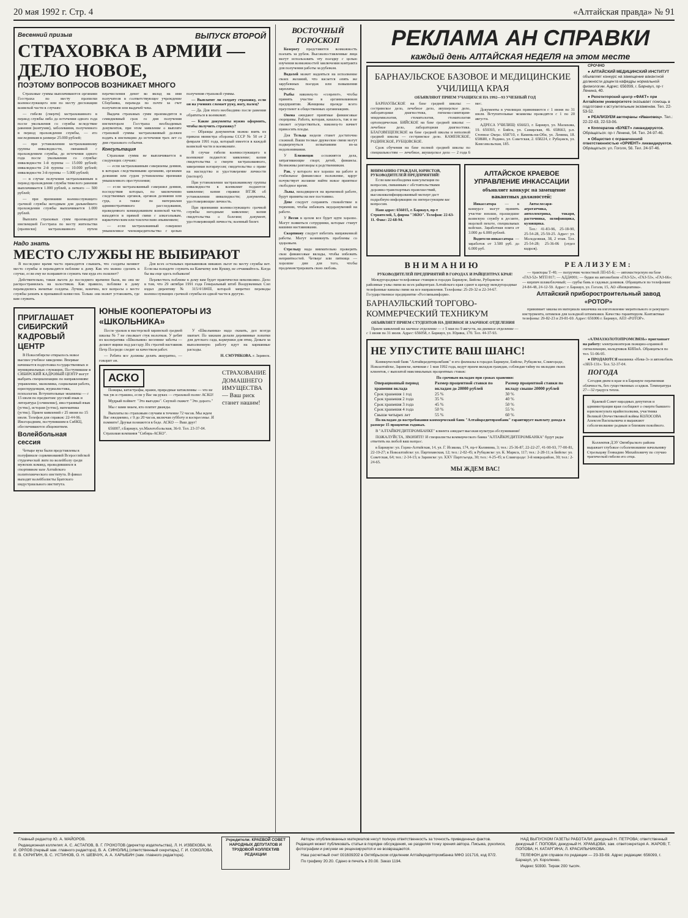20 мая 1992 г. Стр. 4 «Алтайская правда» № 91
Весенний призыв ВЫПУСК ВТОРОЙ
СТРАХОВКА В АРМИИ — ДЕЛО НОВОЕ,
ПОЭТОМУ ВОПРОСОВ ВОЗНИКАЕТ МНОГО
Страховые суммы выплачиваются органами Госстраха по месту прописки военнослужащего или по месту дислокации воинской части в случаях:
— гибели (смерти) застрахованного в период службы либо до истечения одного года после увольнения со службы вследствие ранения (контузии), заболевания, полученного в период прохождения службы, — его наследникам в размере 25.000 рублей;
— при установлении застрахованному группы инвалидности, связанной с прохождением службы, до истечения одного года после увольнения со службы: инвалидности 1-й группы — 15.000 рублей; инвалидности 2-й группы — 10.000 рублей; инвалидности 3-й группы — 5.000 рублей;
— в случае получения застрахованным в период прохождения службы тяжелого ранения выплачивается 1.000 рублей, а легкого — 500 рублей;
— при признании военнослужащего срочной службы негодным для дальнейшего прохождения службы выплачивается 1.000 рублей.
Выплата страховых сумм производится инспекцией Госстраха по месту жительства (прописки) застрахованного путем перечисления денег во вклад на имя получателя в соответствующее учреждение Сбербанка, перевода по почте за счет получателя или выдачей чека.
Выдача страховых сумм производится в семидневный срок со дня получения инспектором Госстраха необходимых документов, при этом заявление о выплате страховой суммы застрахованный должен подать в инспекцию до истечения трех лет со дня страхового события.
Консультация
Страховая сумма не выплачивается в следующих случаях:
— если застрахованным совершены деяния, в которых следственными органами, органами дознания или судом установлены признаки умышленного преступления;
— если застрахованный совершил деяния, последствия которых, по заключению следственных органов, органов дознания или суда, а также по материалам административного расследования, проведенного командованием воинской части, находятся в прямой связи с алкогольным, наркотическим или токсическим опьянением;
— если застрахованный совершил умышленное членовредительство с целью получения страховой суммы.
— Выплатят ли солдату страховку, если он на учениях сломает руку, ногу, палец?
— Да. Для этого необходимо после ранения обратиться в военкомат.
— Какие документы нужно оформить, чтобы получить страховку?
— Образцы документов можно взять из приказа министра обороны СССР № 50 от 2 февраля 1991 года, который имеется в каждой воинской части и военкомате.
В случае гибели военнослужащего в военкомат подаются: заявление; копия свидетельства о смерти застрахованного, заверенная нотариусом; свидетельство о праве на наследство и удостоверение личности (паспорт).
При установлении застрахованному группы инвалидности в военкомат подаются: заявление; копия справки ВТЭК об установлении инвалидности; документы, удостоверяющие личность.
При признании военнослужащего срочной службы негодным: заявление; копия свидетельства о болезни; документ, удостоверяющий личность; военный билет.
Надо знать
МЕСТО СЛУЖБЫ НЕ ВЫБИРАЮТ
В последнее время часто приходится слышать, что солдаты меняют место службы и переводятся поближе к дому. Как это можно сделать в случае, если ему не понравится служить там куда его пошлют?
Действительно, такая льгота до последнего времени была, но она не распространялась на холостяков. Как правило, поближе к дому переводились женатые солдаты. Лучше, конечно, все вопросы о месте службы решать в призывной комиссии. Только она может установить, где вам служить.
Для всех остальных призывников никаких льгот по месту службы нет. Если вы попадете служить на Камчатку или Кушку, не отчаивайтесь. Когда бы вы еще здесь побывали!
Перевестись поближе к дому вам будет практически невозможно. Дело в том, что 29 октября 1991 года Генеральный штаб Вооруженных Сил издал директиву № 315/4/184III, которой запретил переводы военнослужащих срочной службы из одной части в другую.
ПРИГЛАШАЕТ СИБИРСКИЙ КАДРОВЫЙ ЦЕНТР
В Новосибирске открылось новое высшее учебное заведение. Впервые начинается подготовка государственных и муниципальных служащих. Поступившие в СИБИРСКИЙ КАДРОВЫЙ ЦЕНТР могут выбрать специализацию по направлениям: управление, экономика, социальная работа, юриспруденция, журналистика, психология. Вступительные экзамены — с 15 июля по предметам: русский язык и литература (сочинение), иностранный язык (устно), история (устно), математика (устно). Прием заявлений с 25 июня по 15 июля. Телефон для справок: 22-44-96. Иногородним, поступившим в СибКЦ, обеспечиваются общежитием.
Волейбольная сессия
Четыре вуза были представлены в полуфинале сорвевнований Всероссийской студенческой лиги по волейболу среди мужских команд, проводившихся в спортивном зале Алтайского политехнического института. В финал выходят волейболисты Братского индустриального института.
ЮНЫЕ КООПЕРАТОРЫ ИЗ «ШКОЛЬНИКА»
После уроков в мастерской заринской средней школы № 7 не смолкает стук молотков. У ребят из кооператива «Школьник» весенние заботы — делают ящики под рассаду. Их строгий наставник Петр Посреди следит за качеством работ.
— Ребята все должны делать аккуратно, — говорит он.
У «Школьника» надо сказать, дел всегда хватает. По заказам делали деревянные лопатки для детского сада, кормушки для птиц. Деньги за выполненную работу идут на карманные расходы.
Н. СМУРЯКОВА. г. Заринск.
АСКО
Пожары, катастрофы, кражи, природные катаклизмы — это не так уж и страшно, если у Вас на руках — страховой полис АСКО!
Мудрый поймет: "Это выгодно". Скупой скажет: "Это дорого."
Мы с вами знаем, кто платит дважды.
Выплаты по страховым случаям в течение 72 часов. Мы ждем Вас ежедневно, с 9 до 20 часов, включая субботу и воскресенье. И помните! Друзья познаются в беде. АСКО — Ваш друг!
656007, г.Барнаул, ул.Малотобольская, 36-9. Тел. 23-37-04. Страховая компания "Сибирь-АСКО".
СТРАХОВАНИЕ ДОМАШНЕГО ИМУЩЕСТВА — Ваш риск станет нашим!
ВОСТОЧНЫЙ ГОРОСКОП
Козерогу представится возможность поехать за рубеж. Высокопоставленные лица могут использовать эту поездку с целью изучения возможностей заключения контракта для получения работы за рубежом.
Водолей может надеяться на исполнение своих желаний, что касается опять же зарубежных поездок или повышения зарплаты.
Рыбы наконец-то «созреют», чтобы принять участие в организованном предприятии. Женщины прежде всего преуспеют в общественных организациях.
Овена ожидают приятные финансовые сюрпризы. Работа, которая, казалось, так и не сможет осуществиться, наконец-то начнет приносить плоды.
Для Тельца неделя станет достаточно сложной. Ваши тесные дружеские связи могут подвергнуться испытаниям из-за недопонимания.
У Близнецов осложнятся дела, затрагивающие спорт, детей, финансы. Возможны разговоры к родственникам.
Рак, у которого все хорошо на работе и стабильное финансовое положение, вдруг почувствует желание найти новое приятное свободное время.
Львы, находящиеся на временной работе, будут приняты на нее постоянно.
Деве следует сохранять спокойствие в терпении, чтобы избежать недоразумений на работе.
У Весов в целом все будет идти хорошо. Могут появиться сотрудники, которые станут вашими наставниками.
Скорпиону следует избегать напряженной работы. Могут возникнуть проблемы со здоровьем.
Стрельцу надо внимательно проверить свои финансовые вклады, чтобы избежать неприятностей. Четверг или пятница — хорошие дни для того, чтобы продемонстрировать свою любовь.
РЕКЛАМА АН СПРАВКИ
каждый день АЛТАЙСКАЯ НЕДЕЛЯ на этом месте
БАРНАУЛЬСКОЕ БАЗОВОЕ И МЕДИЦИНСКИЕ УЧИЛИЩА КРАЯ
ОБЪЯВЛЯЮТ ПРИЕМ УЧАЩИХСЯ НА 1992—93 УЧЕБНЫЙ ГОД
БАРНАУЛЬСКОЕ на базе средней школы: — сестринское дело, лечебное дело, акушерское дело, лабораторная диагностика, гигиена-санитария-эпидемиология, стоматология, стоматология ортопедическая. БИЙСКОЕ на базе средней школы: — лечебное дело, лабораторная диагностика. БЛАГОВЕЩЕНСКОЕ на базе средней школы и неполной средней школы — сестринское дело. КАМЕНСКОЕ, РОДИНСКОЕ, РУБЦОВСКОЕ.
Срок обучения на базе полной средней школы по специальностям — лечебное, акушерское дело — 2 года 6 мес.
Документы в училищах принимаются с 1 июня по 31 июля. Вступительные экзамены проводятся с 1 по 20 августа.
АДРЕСА УЧИЛИЩ: 656023, г. Барнаул, ул. Малахова, 19. 659393, г. Бийск, ул. Самарская, 46. 658663, р.п. Степное Озеро. 658710, г. Камень-на-Оби, ул. Ленина, 18. 658680, г. Родино, ул. Советская, 2. 658224, г. Рубцовск, ул. Комсомольская, 185.
ВНИМАНИЮ ГРАЖДАН, ЮРИСТОВ, РУКОВОДИТЕЛЕЙ ПРЕДПРИЯТИЙ!
Если вам необходима консультация по вопросам, связанным с обстоятельствами дорожно-транспортных происшествий, высококвалифицированный эксперт даст подробную информацию по интересующим вас вопросам.
Наш адрес: 656015, г. Барнаул, пр-т Строителей, 5, фирма "ЭКЮ". Телефон: 22-63-11. Факс: 22-68-94.
АЛТАЙСКОЕ КРАЕВОЕ УПРАВЛЕНИЕ ИНКАССАЦИИ
объявляет конкурс на замещение вакантных должностей:
Инкассатора — в конкурсе могут принять участие юноши, прошедшие воинскую службу в десанте, морской пехоте, специальных войсках. Заработная плата от 3.000 до 6.000 рублей.
Водителя-инкассатора — заработок от 3.500 руб. до 6.000 руб.
Автослесаря-агрегатчика, автоэлектрика, токаря, расточника, шлифовщика, кузовщика.
Тел.: 41-83-96, 25-18-90, 25-54-28, 25-59-25. Адрес: ул. Молодежная, 38, 2 этаж. Тел. 25-54-28; 25-36-06 (отдел кадров).
СРОЧНО
● АЛТАЙСКИЙ МЕДИЦИНСКИЙ ИНСТИТУТ объявляет конкурс на замещение вакантной должности доцента кафедры нормальной физиологии. Адрес: 656099, г. Барнаул, пр-т Ленина, 40.
● Репетиторский центр «ФАКТ» при Алтайском университете оказывает помощь в подготовке к вступительным экзаменам. Тел. 22-53-52.
● РЕАЛИЗУЕМ автокраны «Ивановец». Тел.: 22-22-63, 22-53-06.
● Кооператив «БУКЕТ» ликвидируется. Обращаться: пр-т Ленина, 54. Тел. 24-97-46.
● Общество с ограниченной ответственностью «ОРИЕНТ» ликвидируется. Обращаться: ул. Гоголя, 56. Тел. 24-97-46.
ВНИМАНИЮ
РУКОВОДИТЕЛЕЙ ПРЕДПРИЯТИЙ В ГОРОДАХ И РАЙЦЕНТРАХ КРАЯ!
Междугородные телефонные станции в городах Барнауле, Бийске, Рубцовске и районные узлы связи во всех райцентрах Алтайского края сдают в аренду междугородные телефонные каналы связи на все направления. Телефоны: 25-29-32 и 22-34-67. Государственное предприятие «Россвязьинформ».
БАРНАУЛЬСКИЙ ТОРГОВО-КОММЕРЧЕСКИЙ ТЕХНИКУМ
ОБЪЯВЛЯЕТ ПРИЕМ СТУДЕНТОВ НА ДНЕВНОЕ И ЗАОЧНОЕ ОТДЕЛЕНИЯ
Прием заявлений на заочное отделение — с 5 мая по 9 августа, на дневное отделение — с 1 июня по 31 июля. Адрес: 656058, г. Барнаул, ул. Юрина, 170. Тел. 44-37-93.
РЕАЛИЗУЕМ:
— тракторы Т-40; — погрузчик челюстной ЛП-65-Б; — автомастерскую на базе «ГАЗ-52» МТП 817; — АДД4001; — будки на автомобили «ГАЗ-52», «ГАЗ-53», «ГАЗ-66»; — кирпич шлакоблочный; — срубы бань и садовых домиков. Обращаться по телефонам: 24-84-48, 24-12-59. Адрес: г. Барнаул, ул. Гоголя, 15, АО «Инициатива».
Алтайский приборостроительный завод «РОТОР»
принимает заказы из материала заказчика на изготовление мерительного и режущего инструмента, штампов для холодной штамповки. Качество гарантируем. Контактные телефоны: 29-82-23 и 29-81-69. Адрес: 656906 г. Барнаул, АПЗ «РОТОР».
НЕ УПУСТИТЕ ВАШ ШАНС!
Коммерческий банк "Алтайкредитпромбанк" и его филиалы в городах Барнауле, Бийске, Рубцовске, Славгороде, Новоалтайске, Заринске, начиная с 1 мая 1992 года, ведут прием вкладов граждан, соблюдая тайну по вкладам своих клиентов, с выплатой максимальных процентных ставок:
По срочным вкладам при сроках хранения:
| Операционный период хранения вклада | Размер процентной ставки по вкладам до 20000 рублей | Размер процентной ставки по вкладу свыше 20000 рублей |
| --- | --- | --- |
| Срок хранения 1 год | 25 % | 30 % |
| Срок хранения 2 года | 35 % | 40 % |
| Срок хранения 3 года | 45 % | 50 % |
| Срок хранения 4 года | 50 % | 55 % |
| Свыше четырех лет | 55 % | 60 % |
По вкладам до востребования коммерческий банк "Алтайкредитпромбанк" гарантирует выплату дохода в размере 15 процентов годовых.
В "АЛТАЙКРЕДИТПРОМБАНКЕ" клиента ожидает высокая культура обслуживания!
ПОЖАЛУЙСТА, ЗВОНИТЕ! И специалисты коммерческого банка "АЛТАЙКРЕДИТПРОМБАНКА" будут рады ответить на любой ваш вопрос.
в Барнауле: ул. Горно-Алтайская, 14, ул. Г. Исакова, 174, пр-т Калинина, 3; тел.: 25-36-87, 22-22-27, 41-90-93, 77-00-81, 22-19-27; в Новоалтайске: ул. Партизанская, 12; тел.: 2-02-45; в Рубцовске: ул. К. Маркса, 117; тел.: 2-28-11; в Бийске: ул. Советская, 64; тел.: 2-34-15; в Заринске: ул. XXV Партсъезда, 30; тел.: 4-25-45; в Славгороде: 3-й микрорайон, 30; тел.: 2-24-65.
МЫ ЖДЕМ ВАС!
«АЛМАЗЗОЛОТОПРОМСВЯЗЬ» приглашает на работу: электромонтеров пожарно-охранной сигнализации, наладчиков КИПиА. Обращаться по тел. 51-06-95.
● ПРОДАЮТСЯ машинка «Нева-3» и автомобиль «ЗИЛ-131». Тел. 52-37-04.
ПОГОДА
Сегодня днем в крае и в Барнауле переменная облачность, без существенных осадков. Температура 27—32 градуса тепла.
Краевой Совет народных депутатов и администрация края сообщают о смерти бывшего юрисконсульта крайисполкома, участника Великой Отечественной войны КОЛОСОВА Алексея Васильевича и выражают соболезнование родным и близким покойного.
Коллектив ДЭУ Октябрьского района выражает глубокое соболезнование начальнику Стрельцову Геннадию Михайловичу по случаю трагической гибели его отца.
Главный редактор Ю. А. МАЙОРОВ.
Редакционная коллегия: А. С. АСТАПОВ, В. Г. ГРОХОТОВ (директор издательства), Л. Н. ИЗВЕКОВА, М. И. ОРЛОВ (первый зам. главного редактора), В. А. СИНОЛИЦ (ответственный секретарь), Г. И. СОКОЛОВА, Е. В. СКРИПИН, В. С. УСТИНОВ, О. Н. ШЕВЧУК, А. А. ХАРЫБИН (зам. главного редактора).
Учредители: КРАЕВОЙ СОВЕТ НАРОДНЫХ ДЕПУТАТОВ И ТРУДОВОЙ КОЛЛЕКТИВ РЕДАКЦИИ
Авторы опубликованных материалов несут полную ответственность за точность приведенных фактов. Редакция может публиковать статьи в порядке обсуждения, не разделяя точку зрения автора. Письма, рукописи, фотографии и рисунки не рецензируются и не возвращаются.
Наш расчетный счет 001609202 в Октябрьском отделении Алтайкредитпромбанка МФО 101716, код 87/2.
По графику 20.20. Сдано в печать в 20.00. Заказ 1194.
НАД ВЫПУСКОМ ГАЗЕТЫ РАБОТАЛИ: дежурный Н. ПЕТРОВА; ответственный дежурный Г. ПОПОВА; дежурный Н. ХРАМЦОВА; зам. ответсекретаря А. ЖАРОВ; Т. ПОПОВА; Н. КАТАРГИНА; Л. КРАСИЛЬНИКОВА.
ТЕЛЕФОН для справок по редакции — 23-33-69. Адрес редакции: 656099, г. Барнаул, ул. Короленко.
Индекс 50300. Тираж 200 тысяч.